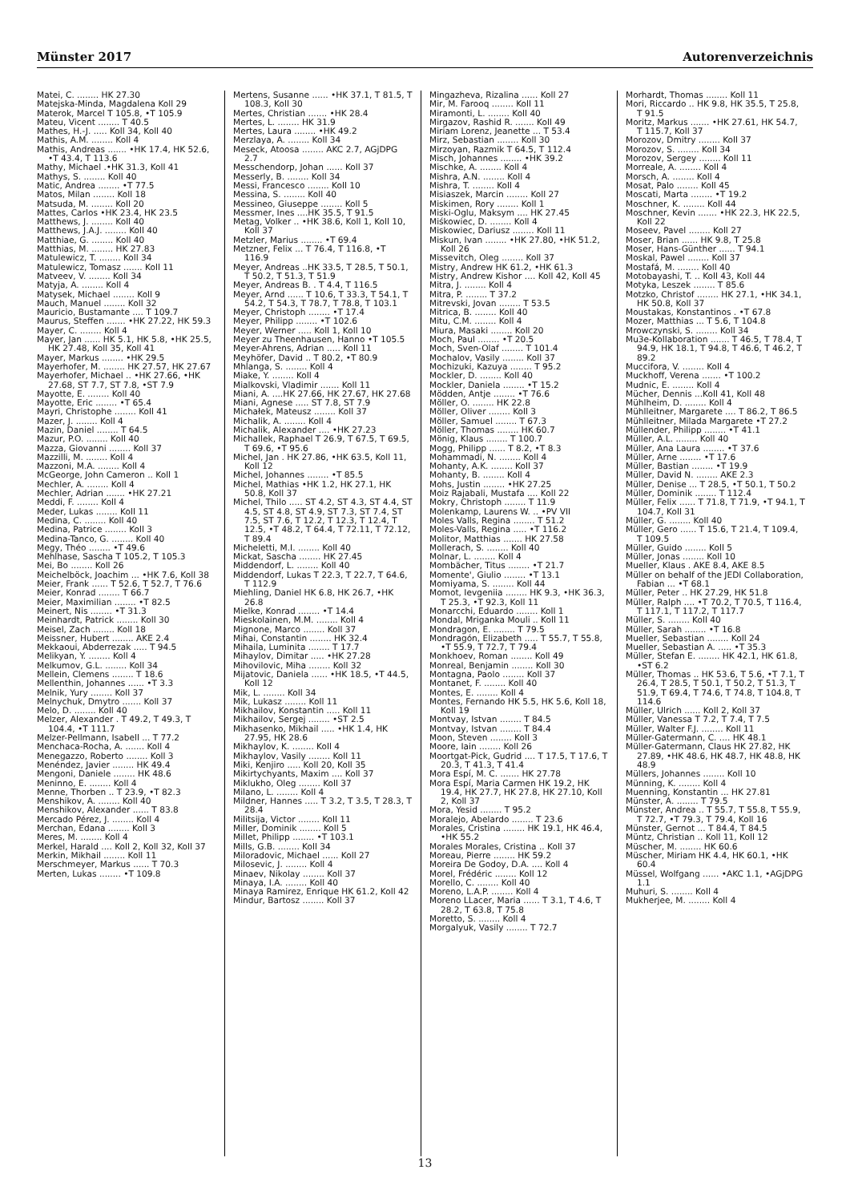Münster 2017 Autorenverzeichnis
Matei, C. ........ HK 27.30
Matejska-Minda, Magdalena Koll 29
Materok, Marcel T 105.8, •T 105.9
Mateu, Vicent ........ T 40.5
Mathes, H.-J. ..... Koll 34, Koll 40
Mathis, A.M. ........ Koll 4
Mathis, Andreas ....... •HK 17.4, HK 52.6, •T 43.4, T 113.6
Mathy, Michael .•HK 31.3, Koll 41
Mathys, S. ........ Koll 40
Matic, Andrea ........ •T 77.5
Matos, Milan ........ Koll 18
Matsuda, M. ........ Koll 20
Mattes, Carlos •HK 23.4, HK 23.5
Matthews, J. ........ Koll 40
Matthews, J.A.J. ........ Koll 40
Matthiae, G. ........ Koll 40
Matthias, M. ........ HK 27.83
Matulewicz, T. ........ Koll 34
Matulewicz, Tomasz ....... Koll 11
Matveev, V. ........ Koll 34
Matyja, A. ........ Koll 4
Matysek, Michael ........ Koll 9
Mauch, Manuel ........ Koll 32
Mauricio, Bustamante .... T 109.7
Maurus, Steffen ....... •HK 27.22, HK 59.3
Mayer, C. ........ Koll 4
Mayer, Jan ...... HK 5.1, HK 5.8, •HK 25.5, HK 27.48, Koll 35, Koll 41
Mayer, Markus ........ •HK 29.5
Mayerhofer, M. ........ HK 27.57, HK 27.67
Mayerhofer, Michael .. •HK 27.66, •HK 27.68, ST 7.7, ST 7.8, •ST 7.9
Mayotte, E. ........ Koll 40
Mayotte, Eric ........ •T 65.4
Mayri, Christophe ........ Koll 41
Mazer, J. ........ Koll 4
Mazin, Daniel ........ T 64.5
Mazur, P.O. ........ Koll 40
Mazza, Giovanni ........ Koll 37
Mazzilli, M. ........ Koll 4
Mazzoni, M.A. ........ Koll 4
McGeorge, John Cameron .. Koll 1
Mechler, A. ........ Koll 4
Mechler, Adrian ....... •HK 27.21
Meddi, F. ........ Koll 4
Meder, Lukas ........ Koll 11
Medina, C. ........ Koll 40
Medina, Patrice ........ Koll 3
Medina-Tanco, G. ........ Koll 40
Megy, Théo ........ •T 49.6
Mehlhase, Sascha T 105.2, T 105.3
Mei, Bo ........ Koll 26
Meichelböck, Joachim ... •HK 7.6, Koll 38
Meier, Frank ...... T 52.6, T 52.7, T 76.6
Meier, Konrad ........ T 66.7
Meier, Maximilian ........ •T 82.5
Meinert, Nis ........ •T 31.3
Meinhardt, Patrick ........ Koll 30
Meisel, Zach ........ Koll 18
Meissner, Hubert ........ AKE 2.4
Mekkaoui, Abderrezak ..... T 94.5
Melikyan, Y. ........ Koll 4
Melkumov, G.L. ........ Koll 34
Mellein, Clemens ........ T 18.6
Mellenthin, Johannes ...... •T 3.3
Melnik, Yury ........ Koll 37
Melnychuk, Dmytro ....... Koll 37
Melo, D. ........ Koll 40
Melzer, Alexander . T 49.2, T 49.3, T 104.4, •T 111.7
Melzer-Pellmann, Isabell ... T 77.2
Menchaca-Rocha, A. ....... Koll 4
Menegazzo, Roberto ........ Koll 3
Menéndez, Javier ........ HK 49.4
Mengoni, Daniele ........ HK 48.6
Meninno, E. ........ Koll 4
Menne, Thorben .. T 23.9, •T 82.3
Menshikov, A. ........ Koll 40
Menshikov, Alexander ...... T 83.8
Mercado Pérez, J. ........ Koll 4
Merchan, Edana ........ Koll 3
Meres, M. ........ Koll 4
Merkel, Harald .... Koll 2, Koll 32, Koll 37
Merkin, Mikhail ........ Koll 11
Merschmeyer, Markus ...... T 70.3
Merten, Lukas ........ •T 109.8
Mertens, Susanne ...... •HK 37.1, T 81.5, T 108.3, Koll 30
Mertes, Christian ....... •HK 28.4
Mertes, L. ........ HK 31.9
Mertes, Laura ........ •HK 49.2
Merzlaya, A. ........ Koll 34
Meseck, Atoosa ........ AKC 2.7, AGjDPG 2.7
Messchendorp, Johan ...... Koll 37
Messerly, B. ........ Koll 34
Messi, Francesco ........ Koll 10
Messina, S. ........ Koll 40
Messineo, Giuseppe ........ Koll 5
Messmer, Ines ....HK 35.5, T 91.5
Metag, Volker .. •HK 38.6, Koll 1, Koll 10, Koll 37
Metzler, Marius ........ •T 69.4
Metzner, Felix ... T 76.4, T 116.8, •T 116.9
Meyer, Andreas ..HK 33.5, T 28.5, T 50.1, T 50.2, T 51.3, T 51.9
Meyer, Andreas B. . T 4.4, T 116.5
Meyer, Arnd ...... T 10.6, T 33.3, T 54.1, T 54.2, T 54.3, T 78.7, T 78.8, T 103.1
Meyer, Christoph ........ •T 17.4
Meyer, Philipp ........ •T 102.6
Meyer, Werner ..... Koll 1, Koll 10
Meyer zu Theenhausen, Hanno •T 105.5
Meyer-Ahrens, Adrian ..... Koll 11
Meyhöfer, David .. T 80.2, •T 80.9
Mhlanga, S. ........ Koll 4
Miake, Y. ........ Koll 4
Mialkovski, Vladimir ....... Koll 11
Miani, A. ....HK 27.66, HK 27.67, HK 27.68
Miani, Agnese ..... ST 7.8, ST 7.9
Michałek, Mateusz ........ Koll 37
Michalik, A. ........ Koll 4
Michalik, Alexander .... •HK 27.23
Michallek, Raphael T 26.9, T 67.5, T 69.5, T 69.6, •T 95.6
Michel, Jan . HK 27.86, •HK 63.5, Koll 11, Koll 12
Michel, Johannes ........ •T 85.5
Michel, Mathias •HK 1.2, HK 27.1, HK 50.8, Koll 37
Michel, Thilo ..... ST 4.2, ST 4.3, ST 4.4, ST 4.5, ST 4.8, ST 4.9, ST 7.3, ST 7.4, ST 7.5, ST 7.6, T 12.2, T 12.3, T 12.4, T 12.5, •T 48.2, T 64.4, T 72.11, T 72.12, T 89.4
Micheletti, M.I. ........ Koll 40
Mickat, Sascha ........ HK 27.45
Middendorf, L. ........ Koll 40
Middendorf, Lukas T 22.3, T 22.7, T 64.6, T 112.9
Miehling, Daniel HK 6.8, HK 26.7, •HK 26.8
Mielke, Konrad ........ •T 14.4
Mieskolainen, M.M. ........ Koll 4
Mignone, Marco ........ Koll 37
Mihai, Constantin ........ HK 32.4
Mihaila, Luminita ........ T 17.7
Mihaylov, Dimitar ..... •HK 27.28
Mihovilovic, Miha ........ Koll 32
Mijatovic, Daniela ...... •HK 18.5, •T 44.5, Koll 12
Mik, L. ........ Koll 34
Mik, Lukasz ........ Koll 11
Mikhailov, Konstantin ..... Koll 11
Mikhailov, Sergej ........ •ST 2.5
Mikhasenko, Mikhail ..... •HK 1.4, HK 27.95, HK 28.6
Mikhaylov, K. ........ Koll 4
Mikhaylov, Vasily ........ Koll 11
Miki, Kenjiro ..... Koll 20, Koll 35
Mikirtychyants, Maxim .... Koll 37
Miklukho, Oleg ........ Koll 37
Milano, L. ........ Koll 4
Mildner, Hannes ..... T 3.2, T 3.5, T 28.3, T 28.4
Militsija, Victor ........ Koll 11
Miller, Dominik ........ Koll 5
Millet, Philipp ........ •T 103.1
Mills, G.B. ........ Koll 34
Miloradovic, Michael ...... Koll 27
Milosevic, J. ........ Koll 4
Minaev, Nikolay ........ Koll 37
Minaya, I.A. ........ Koll 40
Minaya Ramirez, Enrique HK 61.2, Koll 42
Mindur, Bartosz ........ Koll 37
Mingazheva, Rizalina ...... Koll 27
Mir, M. Farooq ........ Koll 11
Miramonti, L. ........ Koll 40
Mirgazov, Rashid R. ....... Koll 49
Miriam Lorenz, Jeanette ... T 53.4
Mirz, Sebastian ........ Koll 30
Mirzoyan, Razmik T 64.5, T 112.4
Misch, Johannes ........ •HK 39.2
Mischke, A. ........ Koll 4
Mishra, A.N. ........ Koll 4
Mishra, T. ........ Koll 4
Misiaszek, Marcin ........ Koll 27
Miskimen, Rory ........ Koll 1
Miski-Oglu, Maksym .... HK 27.45
Miśkowiec, D. ........ Koll 4
Miskowiec, Dariusz ........ Koll 11
Miskun, Ivan ........ •HK 27.80, •HK 51.2, Koll 26
Missevitch, Oleg ........ Koll 37
Mistry, Andrew HK 61.2, •HK 61.3
Mistry, Andrew Kishor .... Koll 42, Koll 45
Mitra, J. ........ Koll 4
Mitra, P. ........ T 37.2
Mitrevski, Jovan ........ T 53.5
Mitrica, B. ........ Koll 40
Mitu, C.M. ........ Koll 4
Miura, Masaki ........ Koll 20
Moch, Paul ........ •T 20.5
Moch, Sven-Olaf ........ T 101.4
Mochalov, Vasily ........ Koll 37
Mochizuki, Kazuya ........ T 95.2
Mockler, D. ........ Koll 40
Mockler, Daniela ........ •T 15.2
Mödden, Antje ........ •T 76.6
Möller, O. ........ HK 22.8
Möller, Oliver ........ Koll 3
Möller, Samuel ........ T 67.3
Möller, Thomas ........ HK 60.7
Mönig, Klaus ........ T 100.7
Mogg, Philipp ...... T 8.2, •T 8.3
Mohammadi, N. ........ Koll 4
Mohanty, A.K. ........ Koll 37
Mohanty, B. ........ Koll 4
Mohs, Justin ........ •HK 27.25
Moiz Rajabali, Mustafa .... Koll 22
Mokry, Christoph ........ T 11.9
Molenkamp, Laurens W. .. •PV VII
Moles Valls, Regina ........ T 51.2
Moles-Valls, Regina ..... •T 116.2
Molitor, Matthias ....... HK 27.58
Mollerach, S. ........ Koll 40
Molnar, L. ........ Koll 4
Mombächer, Titus ........ •T 21.7
Momente', Giulio ........ •T 13.1
Momiyama, S. ........ Koll 44
Momot, Ievgeniia ........ HK 9.3, •HK 36.3, T 25.3, •T 92.3, Koll 11
Monarcchi, Eduardo ........ Koll 1
Mondal, Mriganka Mouli .. Koll 11
Mondragon, E. ........ T 79.5
Mondragón, Elizabeth ..... T 55.7, T 55.8, •T 55.9, T 72.7, T 79.4
Monkhoev, Roman ........ Koll 49
Monreal, Benjamin ........ Koll 30
Montagna, Paolo ........ Koll 37
Montanet, F. ........ Koll 40
Montes, E. ........ Koll 4
Montes, Fernando HK 5.5, HK 5.6, Koll 18, Koll 19
Montvay, Istvan ........ T 84.5
Montvay, Istvan ........ T 84.4
Moon, Steven ........ Koll 3
Moore, Iain ........ Koll 26
Moortgat-Pick, Gudrid .... T 17.5, T 17.6, T 20.3, T 41.3, T 41.4
Mora Espí, M. C. ....... HK 27.78
Mora Espí, Maria Carmen HK 19.2, HK 19.4, HK 27.7, HK 27.8, HK 27.10, Koll 2, Koll 37
Mora, Yesid ........ T 95.2
Moralejo, Abelardo ........ T 23.6
Morales, Cristina ........ HK 19.1, HK 46.4, •HK 55.2
Morales Morales, Cristina .. Koll 37
Moreau, Pierre ........ HK 59.2
Moreira De Godoy, D.A. .... Koll 4
Morel, Frédéric ........ Koll 12
Morello, C. ........ Koll 40
Moreno, L.A.P. ........ Koll 4
Moreno LLacer, Maria ...... T 3.1, T 4.6, T 28.2, T 63.8, T 75.8
Moretto, S. ........ Koll 4
Morgalyuk, Vasily ........ T 72.7
Morhardt, Thomas ........ Koll 11
Mori, Riccardo .. HK 9.8, HK 35.5, T 25.8, T 91.5
Moritz, Markus ....... •HK 27.61, HK 54.7, T 115.7, Koll 37
Morozov, Dmitry ........ Koll 37
Morozov, S. ........ Koll 34
Morozov, Sergey ........ Koll 11
Morreale, A. ........ Koll 4
Morsch, A. ........ Koll 4
Mosat, Palo ........ Koll 45
Moscati, Marta ........ •T 19.2
Moschner, K. ........ Koll 44
Moschner, Kevin ....... •HK 22.3, HK 22.5, Koll 22
Moseev, Pavel ........ Koll 27
Moser, Brian ...... HK 9.8, T 25.8
Moser, Hans-Günther ...... T 94.1
Moskal, Pawel ........ Koll 37
Mostafá, M. ........ Koll 40
Motobayashi, T. .. Koll 43, Koll 44
Motyka, Leszek ........ T 85.6
Motzko, Christof ........ HK 27.1, •HK 34.1, HK 50.8, Koll 37
Moustakas, Konstantinos . •T 67.8
Mozer, Matthias ... T 5.6, T 104.8
Mrowczynski, S. ........ Koll 34
Mu3e-Kollaboration ....... T 46.5, T 78.4, T 94.9, HK 18.1, T 94.8, T 46.6, T 46.2, T 89.2
Muccifora, V. ........ Koll 4
Muckhoff, Verena ....... •T 100.2
Mudnic, E. ........ Koll 4
Mücher, Dennis ...Koll 41, Koll 48
Mühlheim, D. ........ Koll 4
Mühlleitner, Margarete .... T 86.2, T 86.5
Mühlleitner, Milada Margarete •T 27.2
Müllender, Philipp ........ •T 41.1
Müller, A.L. ........ Koll 40
Müller, Ana Laura ........ •T 37.6
Müller, Arne ........ •T 17.6
Müller, Bastian ........ •T 19.9
Müller, David N. ........ AKE 2.3
Müller, Denise ... T 28.5, •T 50.1, T 50.2
Müller, Dominik ........ T 112.4
Müller, Felix ...... T 71.8, T 71.9, •T 94.1, T 104.7, Koll 31
Müller, G. ........ Koll 40
Müller, Gero ...... T 15.6, T 21.4, T 109.4, T 109.5
Müller, Guido ........ Koll 5
Müller, Jonas ........ Koll 10
Mueller, Klaus . AKE 8.4, AKE 8.5
Müller on behalf of the JEDI Collaboration, Fabian ... •T 68.1
Müller, Peter .. HK 27.29, HK 51.8
Müller, Ralph .... •T 70.2, T 70.5, T 116.4, T 117.1, T 117.2, T 117.7
Müller, S. ........ Koll 40
Müller, Sarah ........ •T 16.8
Mueller, Sebastian ........ Koll 24
Mueller, Sebastian A. ..... •T 35.3
Müller, Stefan E. ........ HK 42.1, HK 61.8, •ST 6.2
Müller, Thomas .. HK 53.6, T 5.6, •T 7.1, T 26.4, T 28.5, T 50.1, T 50.2, T 51.3, T 51.9, T 69.4, T 74.6, T 74.8, T 104.8, T 114.6
Müller, Ulrich ...... Koll 2, Koll 37
Müller, Vanessa T 7.2, T 7.4, T 7.5
Müller, Walter F.J. ........ Koll 11
Müller-Gatermann, C. .... HK 48.1
Müller-Gatermann, Claus HK 27.82, HK 27.89, •HK 48.6, HK 48.7, HK 48.8, HK 48.9
Müllers, Johannes ........ Koll 10
Münning, K. ........ Koll 4
Muenning, Konstantin ... HK 27.81
Münster, A. ........ T 79.5
Münster, Andrea .. T 55.7, T 55.8, T 55.9, T 72.7, •T 79.3, T 79.4, Koll 16
Münster, Gernot ... T 84.4, T 84.5
Müntz, Christian .. Koll 11, Koll 12
Müscher, M. ........ HK 60.6
Müscher, Miriam HK 4.4, HK 60.1, •HK 60.4
Müssel, Wolfgang ...... •AKC 1.1, •AGjDPG 1.1
Muhuri, S. ........ Koll 4
Mukherjee, M. ........ Koll 4
13